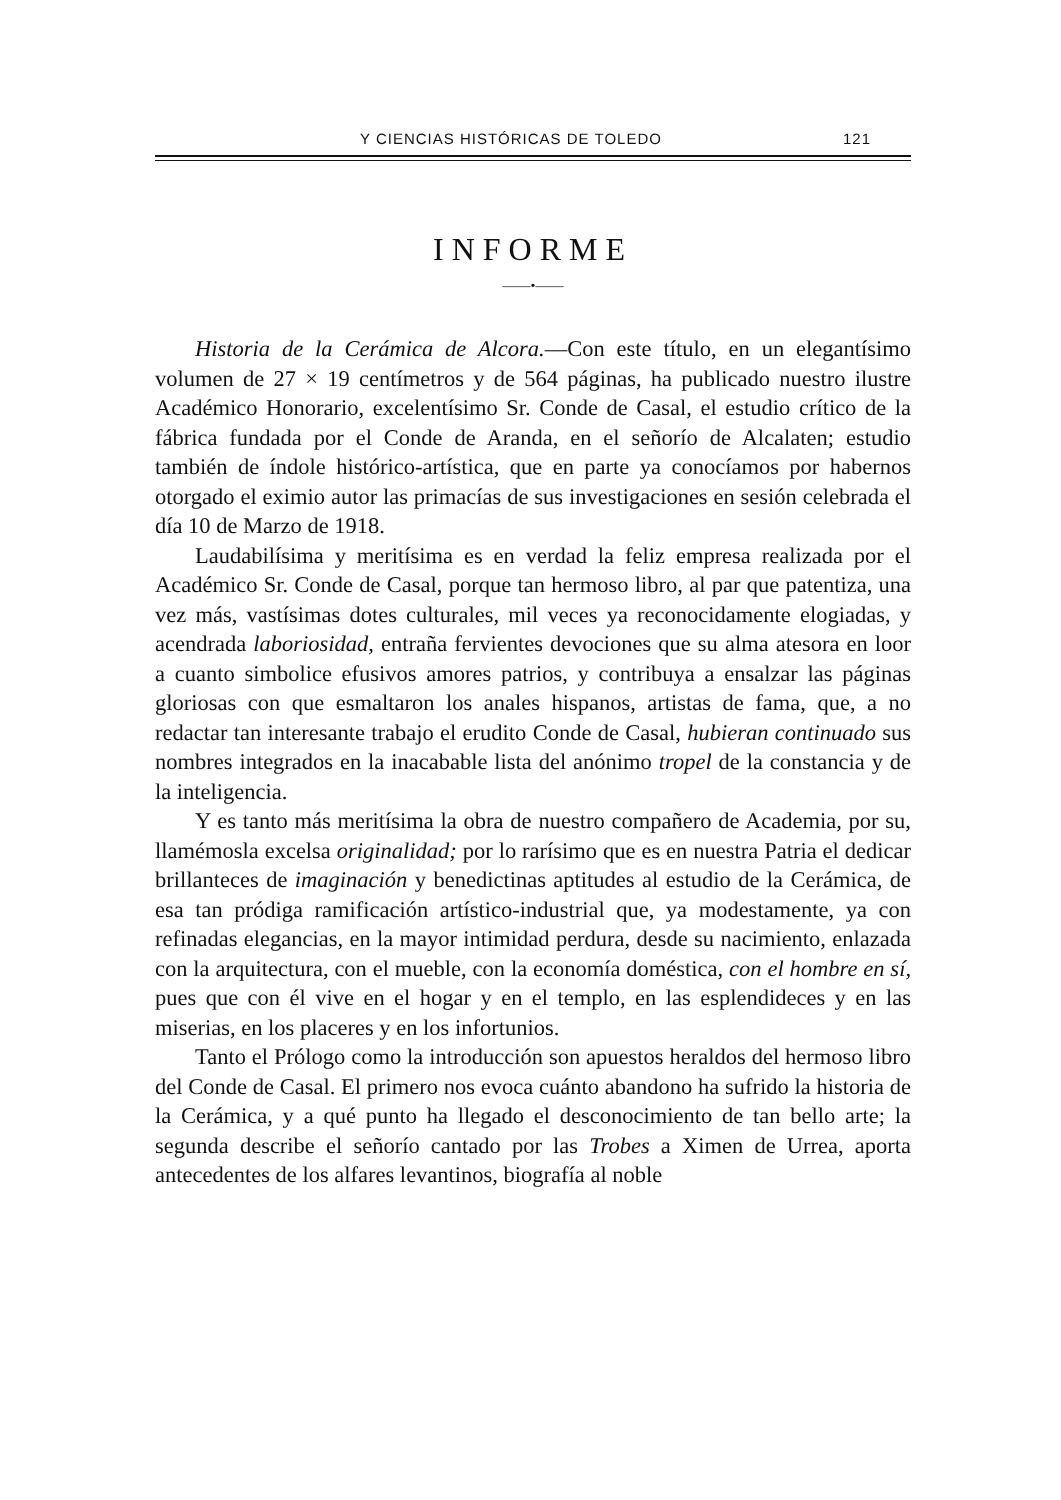Y CIENCIAS HISTÓRICAS DE TOLEDO 121
INFORME
——•——
Historia de la Cerámica de Alcora.—Con este título, en un elegantísimo volumen de 27 × 19 centímetros y de 564 páginas, ha publicado nuestro ilustre Académico Honorario, excelentísimo Sr. Conde de Casal, el estudio crítico de la fábrica fundada por el Conde de Aranda, en el señorío de Alcalaten; estudio también de índole histórico-artística, que en parte ya conocíamos por habernos otorgado el eximio autor las primacías de sus investigaciones en sesión celebrada el día 10 de Marzo de 1918.
Laudabilísima y meritísima es en verdad la feliz empresa realizada por el Académico Sr. Conde de Casal, porque tan hermoso libro, al par que patentiza, una vez más, vastísimas dotes culturales, mil veces ya reconocidamente elogiadas, y acendrada laboriosidad, entraña fervientes devociones que su alma atesora en loor a cuanto simbolice efusivos amores patrios, y contribuya a ensalzar las páginas gloriosas con que esmaltaron los anales hispanos, artistas de fama, que, a no redactar tan interesante trabajo el erudito Conde de Casal, hubieran continuado sus nombres integrados en la inacabable lista del anónimo tropel de la constancia y de la inteligencia.
Y es tanto más meritísima la obra de nuestro compañero de Academia, por su, llamémosla excelsa originalidad; por lo rarísimo que es en nuestra Patria el dedicar brillanteces de imaginación y benedictinas aptitudes al estudio de la Cerámica, de esa tan pródiga ramificación artístico-industrial que, ya modestamente, ya con refinadas elegancias, en la mayor intimidad perdura, desde su nacimiento, enlazada con la arquitectura, con el mueble, con la economía doméstica, con el hombre en sí, pues que con él vive en el hogar y en el templo, en las esplendideces y en las miserias, en los placeres y en los infortunios.
Tanto el Prólogo como la introducción son apuestos heraldos del hermoso libro del Conde de Casal. El primero nos evoca cuánto abandono ha sufrido la historia de la Cerámica, y a qué punto ha llegado el desconocimiento de tan bello arte; la segunda describe el señorío cantado por las Trobes a Ximen de Urrea, aporta antecedentes de los alfares levantinos, biografía al noble